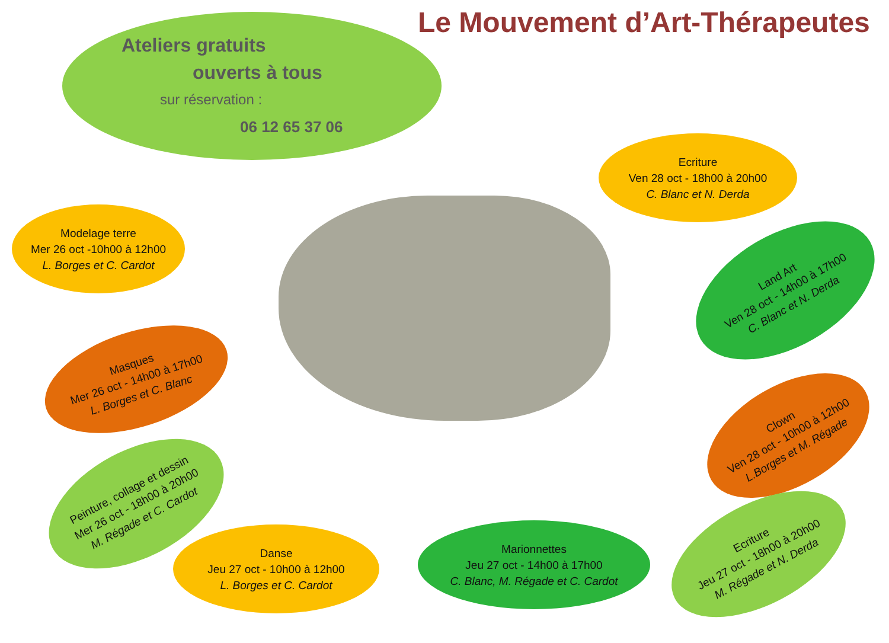Le Mouvement d’Art-Thérapeutes
Ateliers gratuits
ouverts à tous
sur réservation :
06 12 65 37 06
Ecriture
Ven 28 oct - 18h00 à 20h00
C. Blanc et N. Derda
Modelage terre
Mer 26 oct -10h00 à 12h00
L. Borges et C. Cardot
Land Art
Ven 28 oct - 14h00 à 17h00
C. Blanc et N. Derda
Masques
Mer 26 oct - 14h00 à 17h00
L. Borges et C. Blanc
Clown
Ven 28 oct - 10h00 à 12h00
L.Borges et M. Régade
Peinture, collage et dessin
Mer 26 oct - 18h00 à 20h00
M. Régade et C. Cardot
Ecriture
Jeu 27 oct - 18h00 à 20h00
M. Régade et N. Derda
Danse
Jeu 27 oct - 10h00 à 12h00
L. Borges et C. Cardot
Marionnettes
Jeu 27 oct - 14h00 à 17h00
C. Blanc, M. Régade et C. Cardot